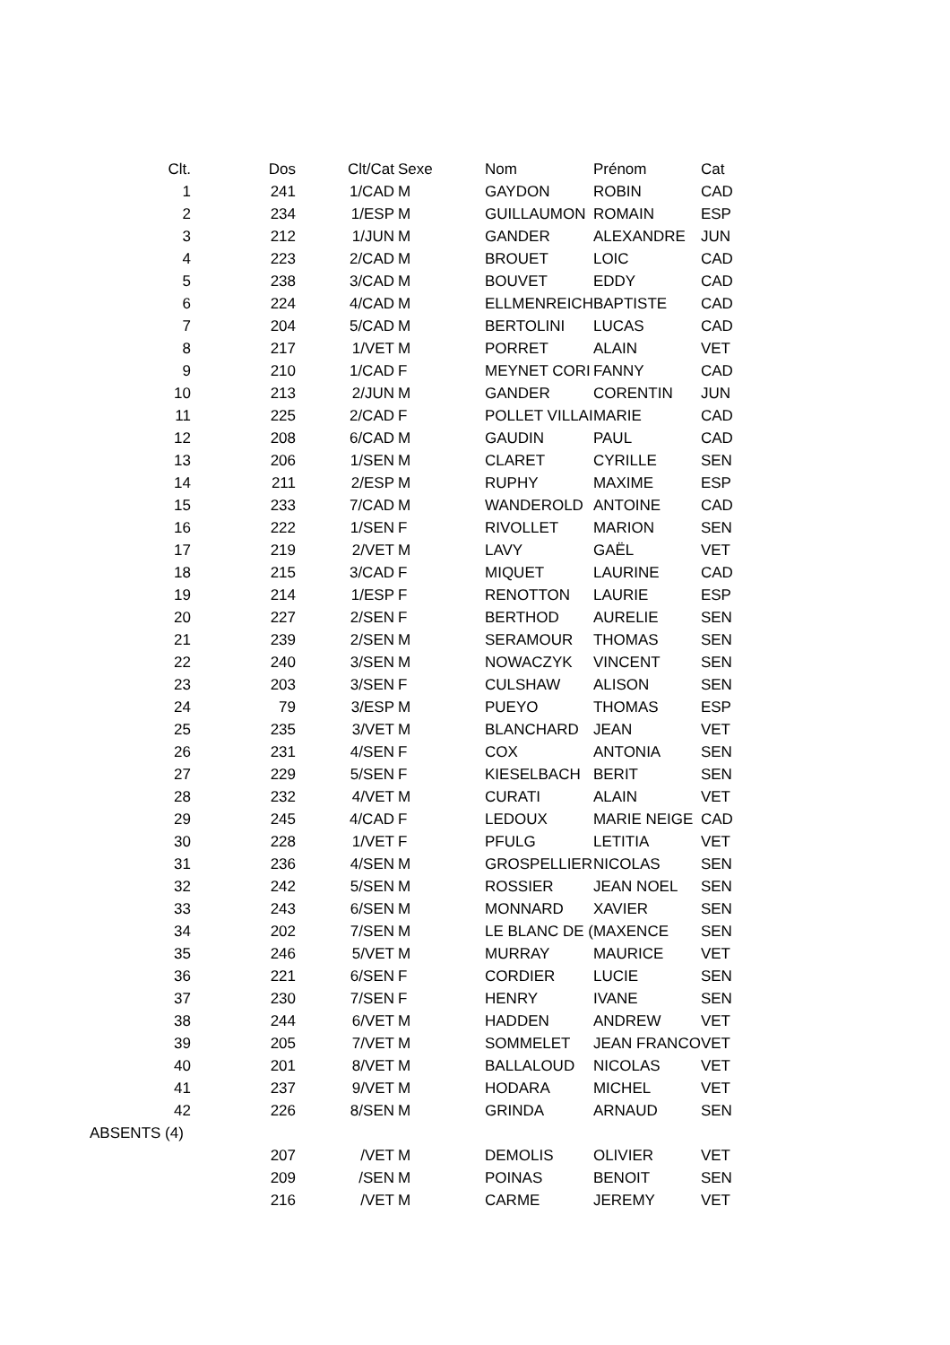| Clt. | Dos | Clt/Cat | Sexe | Nom | Prénom | Cat |
| --- | --- | --- | --- | --- | --- | --- |
| 1 | 241 | 1/CAD | M | GAYDON | ROBIN | CAD |
| 2 | 234 | 1/ESP | M | GUILLAUMON | ROMAIN | ESP |
| 3 | 212 | 1/JUN | M | GANDER | ALEXANDRE | JUN |
| 4 | 223 | 2/CAD | M | BROUET | LOIC | CAD |
| 5 | 238 | 3/CAD | M | BOUVET | EDDY | CAD |
| 6 | 224 | 4/CAD | M | ELLMENREICH | BAPTISTE | CAD |
| 7 | 204 | 5/CAD | M | BERTOLINI | LUCAS | CAD |
| 8 | 217 | 1/VET | M | PORRET | ALAIN | VET |
| 9 | 210 | 1/CAD | F | MEYNET CORI | FANNY | CAD |
| 10 | 213 | 2/JUN | M | GANDER | CORENTIN | JUN |
| 11 | 225 | 2/CAD | F | POLLET VILLAI | MARIE | CAD |
| 12 | 208 | 6/CAD | M | GAUDIN | PAUL | CAD |
| 13 | 206 | 1/SEN | M | CLARET | CYRILLE | SEN |
| 14 | 211 | 2/ESP | M | RUPHY | MAXIME | ESP |
| 15 | 233 | 7/CAD | M | WANDEROLD | ANTOINE | CAD |
| 16 | 222 | 1/SEN | F | RIVOLLET | MARION | SEN |
| 17 | 219 | 2/VET | M | LAVY | GAËL | VET |
| 18 | 215 | 3/CAD | F | MIQUET | LAURINE | CAD |
| 19 | 214 | 1/ESP | F | RENOTTON | LAURIE | ESP |
| 20 | 227 | 2/SEN | F | BERTHOD | AURELIE | SEN |
| 21 | 239 | 2/SEN | M | SERAMOUR | THOMAS | SEN |
| 22 | 240 | 3/SEN | M | NOWACZYK | VINCENT | SEN |
| 23 | 203 | 3/SEN | F | CULSHAW | ALISON | SEN |
| 24 | 79 | 3/ESP | M | PUEYO | THOMAS | ESP |
| 25 | 235 | 3/VET | M | BLANCHARD | JEAN | VET |
| 26 | 231 | 4/SEN | F | COX | ANTONIA | SEN |
| 27 | 229 | 5/SEN | F | KIESELBACH | BERIT | SEN |
| 28 | 232 | 4/VET | M | CURATI | ALAIN | VET |
| 29 | 245 | 4/CAD | F | LEDOUX | MARIE NEIGE | CAD |
| 30 | 228 | 1/VET | F | PFULG | LETITIA | VET |
| 31 | 236 | 4/SEN | M | GROSPELLIER | NICOLAS | SEN |
| 32 | 242 | 5/SEN | M | ROSSIER | JEAN NOEL | SEN |
| 33 | 243 | 6/SEN | M | MONNARD | XAVIER | SEN |
| 34 | 202 | 7/SEN | M | LE BLANC DE ( | MAXENCE | SEN |
| 35 | 246 | 5/VET | M | MURRAY | MAURICE | VET |
| 36 | 221 | 6/SEN | F | CORDIER | LUCIE | SEN |
| 37 | 230 | 7/SEN | F | HENRY | IVANE | SEN |
| 38 | 244 | 6/VET | M | HADDEN | ANDREW | VET |
| 39 | 205 | 7/VET | M | SOMMELET | JEAN FRANCO | VET |
| 40 | 201 | 8/VET | M | BALLALOUD | NICOLAS | VET |
| 41 | 237 | 9/VET | M | HODARA | MICHEL | VET |
| 42 | 226 | 8/SEN | M | GRINDA | ARNAUD | SEN |
| ABSENTS (4) | | | | | | |
| | 207 | /VET | M | DEMOLIS | OLIVIER | VET |
| | 209 | /SEN | M | POINAS | BENOIT | SEN |
| | 216 | /VET | M | CARME | JEREMY | VET |